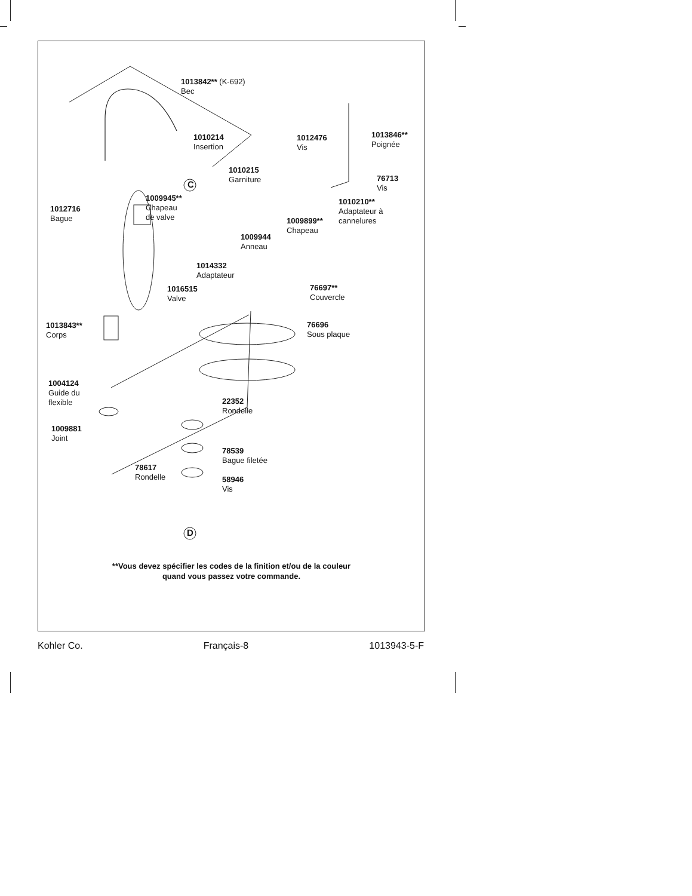1013842** (K-692)
Bec
1010214
Insertion
C
1012476
Vis
1013846**
Poignée
1010215
Garniture
76713
Vis
1009945**
Chapeau
de valve
1010210**
Adaptateur à
cannelures
1012716
Bague
1009899**
Chapeau
1009944
Anneau
1014332
Adaptateur
1016515
Valve
76697**
Couvercle
1013843**
Corps
76696
Sous plaque
1004124
Guide du
flexible
22352
Rondelle
1009881
Joint
78539
Bague filetée
78617
Rondelle
58946
Vis
D
**Vous devez spécifier les codes de la finition et/ou de la couleur
quand vous passez votre commande.
Kohler Co. Français-8 1013943-5-F